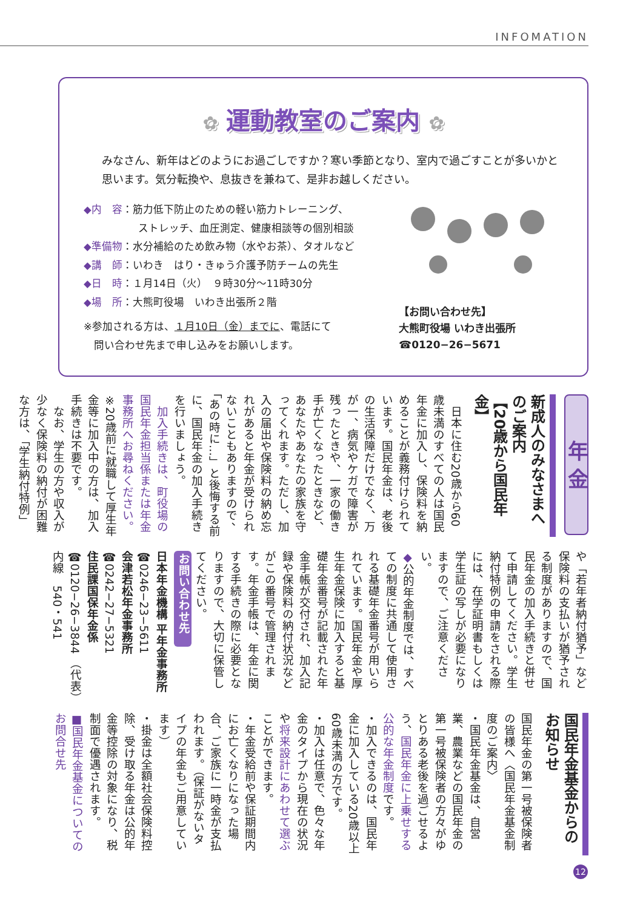INFOMATION
✿ 運動教室のご案内 ✿
みなさん、新年はどのようにお過ごしですか？寒い季節となり、室内で過ごすことが多いかと思います。気分転換や、息抜きを兼ねて、是非お越しください。
◆内　容：筋力低下防止のための軽い筋力トレーニング、
ストレッチ、血圧測定、健康相談等の個別相談
◆準備物：水分補給のため飲み物（水やお茶）、タオルなど
◆講　師：いわき　はり・きゅう介護予防チームの先生
◆日　時：１月14日（火）　９時30分～11時30分
◆場　所：大熊町役場　いわき出張所２階
※参加される方は、１月10日（金）までに、電話にて
　問い合わせ先まで申し込みをお願いします。
【お問い合わせ先】
大熊町役場 いわき出張所
☎0120−26−5671
年 金
新成人のみなさまへのご案内
【20歳から国民年金】
　日本に住む20歳から60歳未満のすべての人は国民年金に加入し、保険料を納めることが義務付けられています。国民年金は、老後の生活保障だけでなく、万が一、病気やケガで障害が残ったときや、一家の働き手が亡くなったときなど、あなたやあなたの家族を守ってくれます。ただし、加入の届出や保険料の納め忘れがあると年金が受けられないこともありますので、「あの時に…」と後悔する前に、国民年金の加入手続きを行いましょう。
　加入手続きは、町役場の国民年金担当係または年金事務所へお尋ねください。
※20歳前に就職して厚生年金等に加入中の方は、加入手続きは不要です。
　なお、学生の方や収入が少なく保険料の納付が困難な方は、「学生納付特例」
や「若年者納付猶予」など保険料の支払いが猶予される制度がありますので、国民年金の加入手続きと併せて申請してください。学生納付特例の申請をされる際には、在学証明書もしくは学生証の写しが必要になりますので、ご注意ください。
◆公的年金制度では、すべての制度に共通して使用される基礎年金番号が用いられています。国民年金や厚生年金保険に加入すると基礎年金番号が記載された年金手帳が交付され、加入記録や保険料の納付状況などがこの番号で管理されます。年金手帳は、年金に関する手続きの際に必要となりますので、大切に保管してください。
お問い合わせ先
日本年金機構 平年金事務所
☎0246−23−5611
会津若松年金事務所
☎0242−27−5321
住民課国保年金係
☎0120−26−3844 （代表）
内線　540・541
国民年金基金からの
お知らせ
国民年金の第一号被保険者の皆様へ〈国民年金基金制度のご案内〉
・国民年金基金は、自営業、農業などの国民年金の第一号被保険者の方々がゆとりある老後を過ごせるよう、国民年金に上乗せする公的な年金制度です。
・加入できるのは、国民年金に加入している20歳以上60歳未満の方です。
・加入は任意で、色々な年金のタイプから現在の状況や将来設計にあわせて選ぶことができます。
・年金受給前や保証期間内にお亡くなりになった場合、ご家族に一時金が支払われます。（保証がないタイプの年金もご用意しています）
・掛金は全額社会保険料控除、受け取る年金は公的年金等控除の対象になり、税制面で優遇されます。
■国民年金基金についてのお問合せ先
12